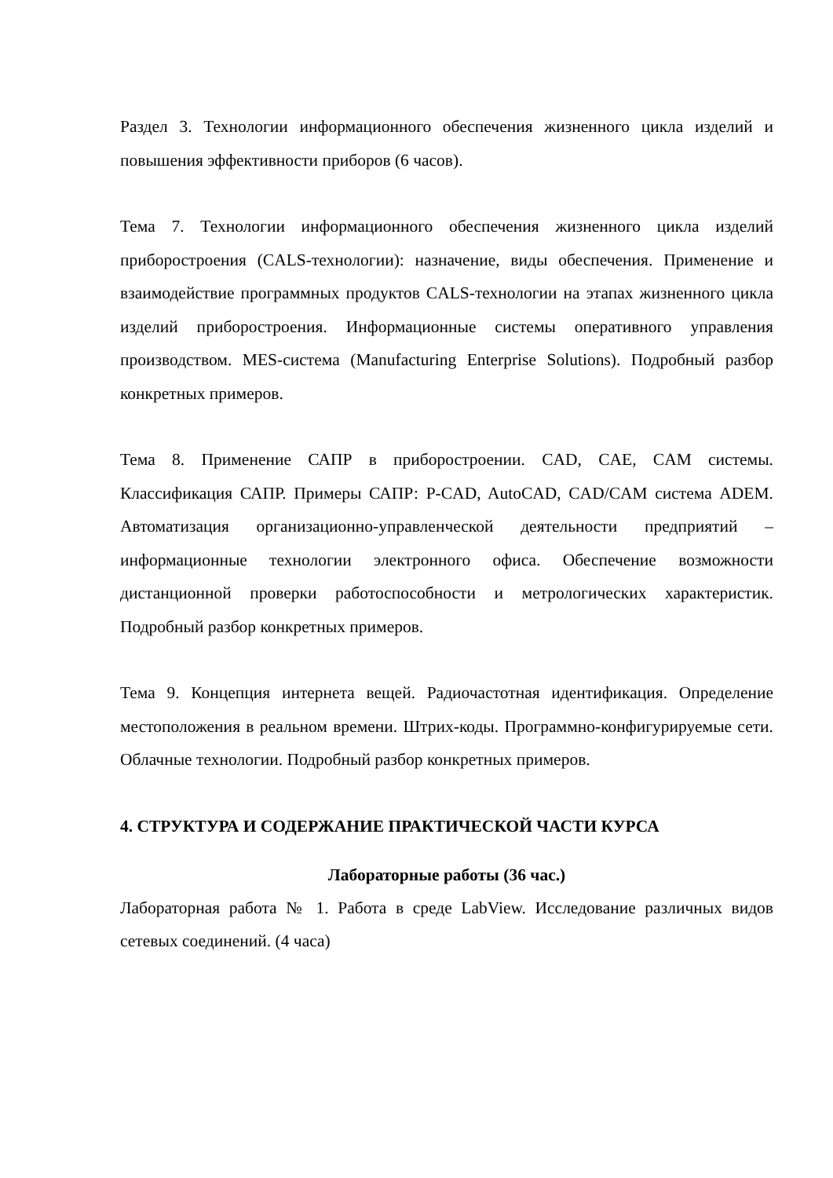Раздел 3. Технологии информационного обеспечения жизненного цикла изделий и повышения эффективности приборов (6 часов).
Тема 7. Технологии информационного обеспечения жизненного цикла изделий приборостроения (CALS-технологии): назначение, виды обеспечения. Применение и взаимодействие программных продуктов CALS-технологии на этапах жизненного цикла изделий приборостроения. Информационные системы оперативного управления производством. MES-система (Manufacturing Enterprise Solutions). Подробный разбор конкретных примеров.
Тема 8. Применение САПР в приборостроении. CAD, CAE, CAM системы. Классификация САПР. Примеры САПР: P-CAD, AutoCAD, CAD/CAM система ADEM. Автоматизация организационно-управленческой деятельности предприятий – информационные технологии электронного офиса. Обеспечение возможности дистанционной проверки работоспособности и метрологических характеристик. Подробный разбор конкретных примеров.
Тема 9. Концепция интернета вещей. Радиочастотная идентификация. Определение местоположения в реальном времени. Штрих-коды. Программно-конфигурируемые сети. Облачные технологии. Подробный разбор конкретных примеров.
4. СТРУКТУРА И СОДЕРЖАНИЕ ПРАКТИЧЕСКОЙ ЧАСТИ КУРСА
Лабораторные работы (36 час.)
Лабораторная работа № 1. Работа в среде LabView. Исследование различных видов сетевых соединений. (4 часа)